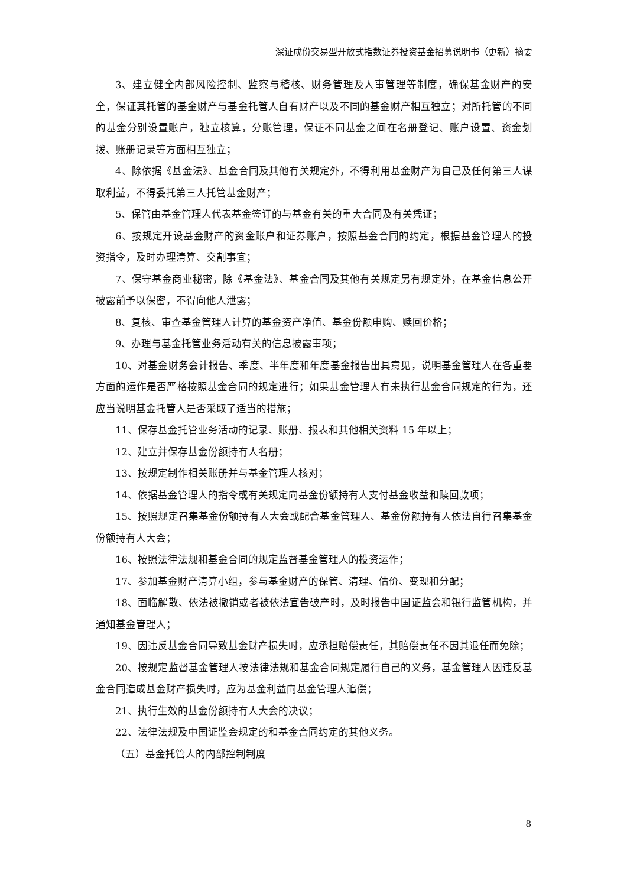深证成份交易型开放式指数证券投资基金招募说明书（更新）摘要
3、建立健全内部风险控制、监察与稽核、财务管理及人事管理等制度，确保基金财产的安全，保证其托管的基金财产与基金托管人自有财产以及不同的基金财产相互独立；对所托管的不同的基金分别设置账户，独立核算，分账管理，保证不同基金之间在名册登记、账户设置、资金划拨、账册记录等方面相互独立；
4、除依据《基金法》、基金合同及其他有关规定外，不得利用基金财产为自己及任何第三人谋取利益，不得委托第三人托管基金财产；
5、保管由基金管理人代表基金签订的与基金有关的重大合同及有关凭证；
6、按规定开设基金财产的资金账户和证券账户，按照基金合同的约定，根据基金管理人的投资指令，及时办理清算、交割事宜；
7、保守基金商业秘密，除《基金法》、基金合同及其他有关规定另有规定外，在基金信息公开披露前予以保密，不得向他人泄露；
8、复核、审查基金管理人计算的基金资产净值、基金份额申购、赎回价格；
9、办理与基金托管业务活动有关的信息披露事项；
10、对基金财务会计报告、季度、半年度和年度基金报告出具意见，说明基金管理人在各重要方面的运作是否严格按照基金合同的规定进行；如果基金管理人有未执行基金合同规定的行为，还应当说明基金托管人是否采取了适当的措施；
11、保存基金托管业务活动的记录、账册、报表和其他相关资料 15 年以上；
12、建立并保存基金份额持有人名册；
13、按规定制作相关账册并与基金管理人核对；
14、依据基金管理人的指令或有关规定向基金份额持有人支付基金收益和赎回款项；
15、按照规定召集基金份额持有人大会或配合基金管理人、基金份额持有人依法自行召集基金份额持有人大会；
16、按照法律法规和基金合同的规定监督基金管理人的投资运作；
17、参加基金财产清算小组，参与基金财产的保管、清理、估价、变现和分配；
18、面临解散、依法被撤销或者被依法宣告破产时，及时报告中国证监会和银行监管机构，并通知基金管理人；
19、因违反基金合同导致基金财产损失时，应承担赔偿责任，其赔偿责任不因其退任而免除；
20、按规定监督基金管理人按法律法规和基金合同规定履行自己的义务，基金管理人因违反基金合同造成基金财产损失时，应为基金利益向基金管理人追偿；
21、执行生效的基金份额持有人大会的决议；
22、法律法规及中国证监会规定的和基金合同约定的其他义务。
（五）基金托管人的内部控制制度
8